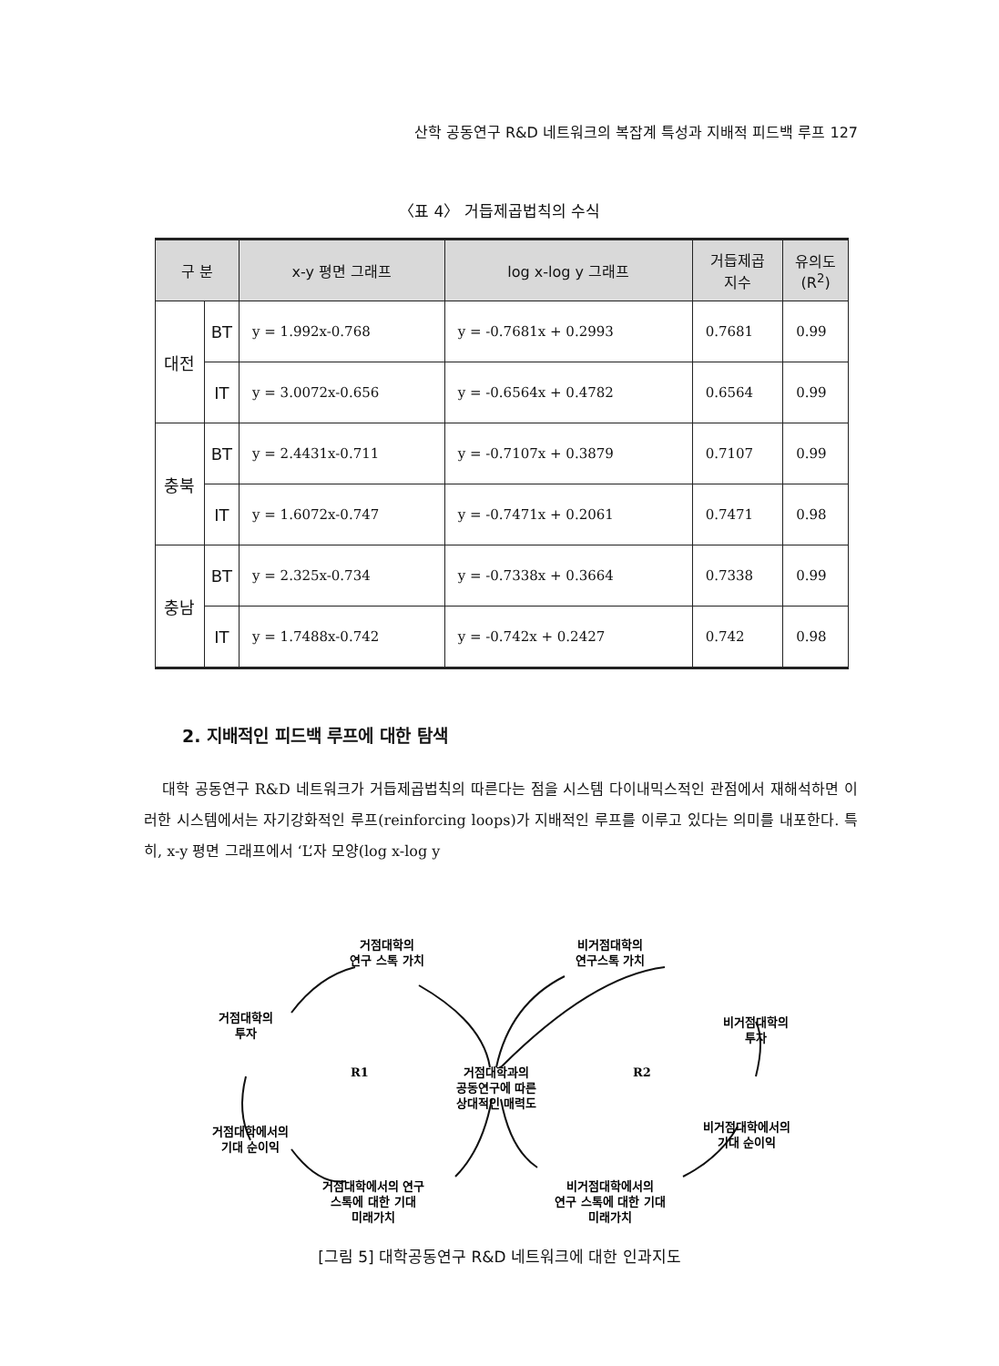산학 공동연구 R&D 네트워크의 복잡계 특성과 지배적 피드백 루프 127
〈표 4〉 거듭제곱법칙의 수식
| 구 분 | | x-y 평면 그래프 | log x-log y 그래프 | 거듭제곱 지수 | 유의도 (R<sup>2</sup>) |
| --- | --- | --- | --- | --- | --- |
| 대전 | BT | y = 1.992x-0.768 | y = -0.7681x + 0.2993 | 0.7681 | 0.99 |
| | IT | y = 3.0072x-0.656 | y = -0.6564x + 0.4782 | 0.6564 | 0.99 |
| 충북 | BT | y = 2.4431x-0.711 | y = -0.7107x + 0.3879 | 0.7107 | 0.99 |
| | IT | y = 1.6072x-0.747 | y = -0.7471x + 0.2061 | 0.7471 | 0.98 |
| 충남 | BT | y = 2.325x-0.734 | y = -0.7338x + 0.3664 | 0.7338 | 0.99 |
| | IT | y = 1.7488x-0.742 | y = -0.742x + 0.2427 | 0.742 | 0.98 |
2. 지배적인 피드백 루프에 대한 탐색
대학 공동연구 R&D 네트워크가 거듭제곱법칙의 따른다는 점을 시스템 다이내믹스적인 관점에서 재해석하면 이러한 시스템에서는 자기강화적인 루프(reinforcing loops)가 지배적인 루프를 이루고 있다는 의미를 내포한다. 특히, x-y 평면 그래프에서 ‘L’자 모양(log x-log y
거점대학의
연구 스톡 가치
비거점대학의
연구스톡 가치
거점대학의
투자
비거점대학의
투자
R1
R2
거점대학과의
공동연구에 따른
상대적인 매력도
거점대학에서의
기대 순이익
비거점대학에서의
기대 순이익
거점대학에서의 연구
스톡에 대한 기대
미래가치
비거점대학에서의
연구 스톡에 대한 기대
미래가치
[그림 5] 대학공동연구 R&D 네트워크에 대한 인과지도